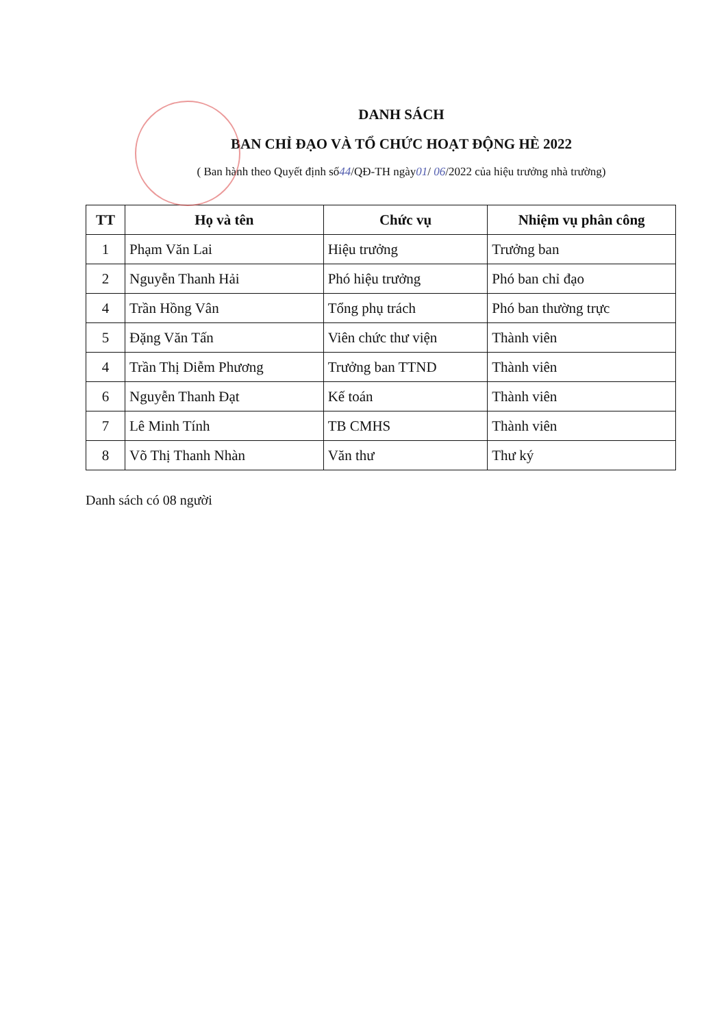DANH SÁCH
BAN CHỈ ĐẠO VÀ TỔ CHỨC HOẠT ĐỘNG HÈ 2022
( Ban hành theo Quyết định số44/QĐ-TH ngày01/ 06/2022 của hiệu trưởng nhà trường)
| TT | Họ và tên | Chức vụ | Nhiệm vụ phân công |
| --- | --- | --- | --- |
| 1 | Phạm Văn Lai | Hiệu trưởng | Trưởng ban |
| 2 | Nguyễn Thanh Hải | Phó hiệu trưởng | Phó ban chỉ đạo |
| 4 | Trần Hồng Vân | Tổng phụ trách | Phó ban thường trực |
| 5 | Đặng Văn Tấn | Viên chức thư viện | Thành viên |
| 4 | Trần Thị Diễm Phương | Trưởng ban TTND | Thành viên |
| 6 | Nguyễn Thanh Đạt | Kế toán | Thành viên |
| 7 | Lê Minh Tính | TB CMHS | Thành viên |
| 8 | Võ Thị Thanh Nhàn | Văn thư | Thư ký |
Danh sách có 08 người